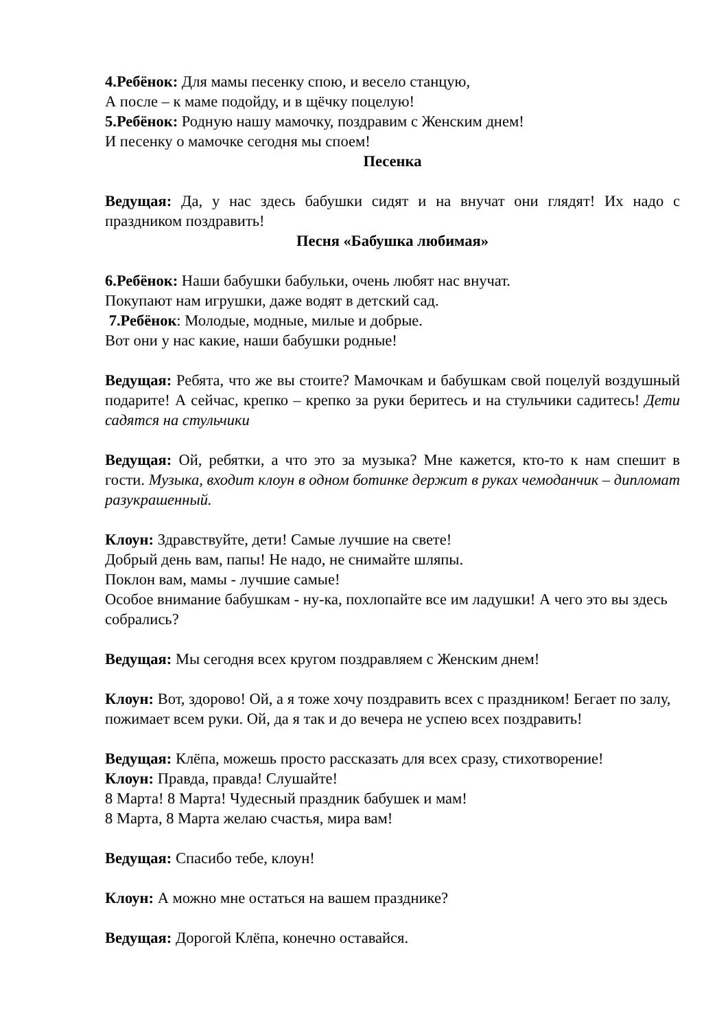4.Ребёнок: Для мамы песенку спою, и весело станцую,
А после – к маме подойду, и в щёчку поцелую!
5.Ребёнок: Родную нашу мамочку, поздравим с Женским днем!
И песенку о мамочке сегодня мы споем!
Песенка
Ведущая: Да, у нас здесь бабушки сидят и на внучат они глядят! Их надо с праздником поздравить!
Песня «Бабушка любимая»
6.Ребёнок: Наши бабушки бабульки, очень любят нас внучат.
Покупают нам игрушки, даже водят в детский сад.
7.Ребёнок: Молодые, модные, милые и добрые.
Вот они у нас какие, наши бабушки родные!
Ведущая: Ребята, что же вы стоите? Мамочкам и бабушкам свой поцелуй воздушный подарите! А сейчас, крепко – крепко за руки беритесь и на стульчики садитесь! Дети садятся на стульчики
Ведущая: Ой, ребятки, а что это за музыка? Мне кажется, кто-то к нам спешит в гости. Музыка, входит клоун в одном ботинке держит в руках чемоданчик – дипломат разукрашенный.
Клоун: Здравствуйте, дети! Самые лучшие на свете!
Добрый день вам, папы! Не надо, не снимайте шляпы.
Поклон вам, мамы - лучшие самые!
Особое внимание бабушкам - ну-ка, похлопайте все им ладушки! А чего это вы здесь собрались?
Ведущая: Мы сегодня всех кругом поздравляем с Женским днем!
Клоун: Вот, здорово! Ой, а я тоже хочу поздравить всех с праздником! Бегает по залу, пожимает всем руки. Ой, да я так и до вечера не успею всех поздравить!
Ведущая: Клёпа, можешь просто рассказать для всех сразу, стихотворение!
Клоун: Правда, правда! Слушайте!
8 Марта! 8 Марта! Чудесный праздник бабушек и мам!
8 Марта, 8 Марта желаю счастья, мира вам!
Ведущая: Спасибо тебе, клоун!
Клоун: А можно мне остаться на вашем празднике?
Ведущая: Дорогой Клёпа, конечно оставайся.